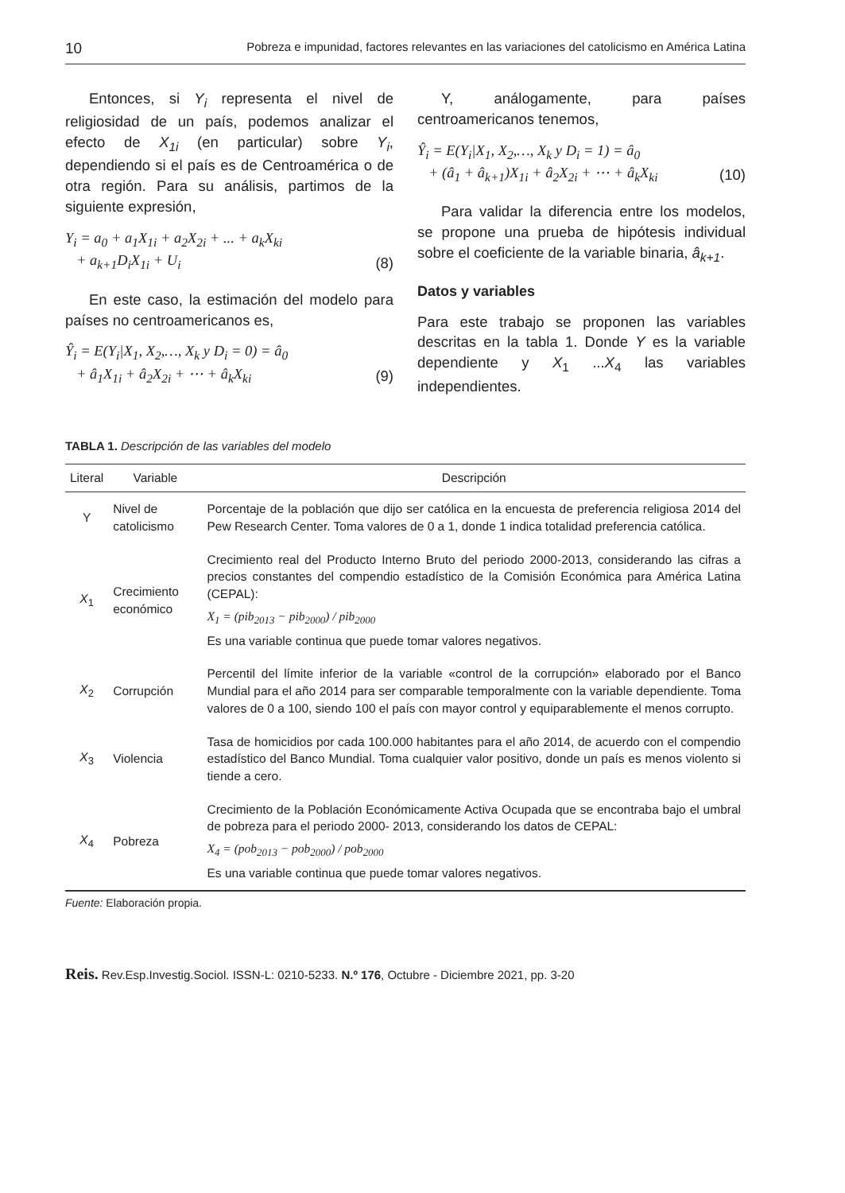10 Pobreza e impunidad, factores relevantes en las variaciones del catolicismo en América Latina
Entonces, si Y<sub>i</sub> representa el nivel de religiosidad de un país, podemos analizar el efecto de X<sub>1i</sub> (en particular) sobre Y<sub>i</sub>, dependiendo si el país es de Centroamérica o de otra región. Para su análisis, partimos de la siguiente expresión,
Y<sub>i</sub> = a<sub>0</sub> + a<sub>1</sub>X<sub>1i</sub> + a<sub>2</sub>X<sub>2i</sub> + ... + a<sub>k</sub>X<sub>ki</sub>
+ a<sub>k+1</sub>D<sub>i</sub>X<sub>1i</sub> + U<sub>i</sub>
(8)
En este caso, la estimación del modelo para países no centroamericanos es,
Ŷ<sub>i</sub> = E(Y<sub>i</sub>|X<sub>1</sub>, X<sub>2</sub>,…, X<sub>k</sub> y D<sub>i</sub> = 0) = â<sub>0</sub>
+ â<sub>1</sub>X<sub>1i</sub> + â<sub>2</sub>X<sub>2i</sub> + ⋯ + â<sub>k</sub>X<sub>ki</sub>
(9)
Y, análogamente, para países centroamericanos tenemos,
Ŷ<sub>i</sub> = E(Y<sub>i</sub>|X<sub>1</sub>, X<sub>2</sub>,…, X<sub>k</sub> y D<sub>i</sub> = 1) = â<sub>0</sub>
+ (â<sub>1</sub> + â<sub>k+1</sub>)X<sub>1i</sub> + â<sub>2</sub>X<sub>2i</sub> + ⋯ + â<sub>k</sub>X<sub>ki</sub>
(10)
Para validar la diferencia entre los modelos, se propone una prueba de hipótesis individual sobre el coeficiente de la variable binaria, â<sub>k+1</sub>.
Datos y variables
Para este trabajo se proponen las variables descritas en la tabla 1. Donde Y es la variable dependiente y X<sub>1</sub> ...X<sub>4</sub> las variables independientes.
TABLA 1. Descripción de las variables del modelo
| Literal | Variable | Descripción |
| --- | --- | --- |
| Y | Nivel de catolicismo | Porcentaje de la población que dijo ser católica en la encuesta de preferencia religiosa 2014 del Pew Research Center. Toma valores de 0 a 1, donde 1 indica totalidad preferencia católica. |
| X<sub>1</sub> | Crecimiento económico | Crecimiento real del Producto Interno Bruto del periodo 2000-2013, considerando las cifras a precios constantes del compendio estadístico de la Comisión Económica para América Latina (CEPAL): X<sub>1</sub> = (pib<sub>2013</sub> − pib<sub>2000</sub>) / pib<sub>2000</sub> Es una variable continua que puede tomar valores negativos. |
| X<sub>2</sub> | Corrupción | Percentil del límite inferior de la variable «control de la corrupción» elaborado por el Banco Mundial para el año 2014 para ser comparable temporalmente con la variable dependiente. Toma valores de 0 a 100, siendo 100 el país con mayor control y equiparablemente el menos corrupto. |
| X<sub>3</sub> | Violencia | Tasa de homicidios por cada 100.000 habitantes para el año 2014, de acuerdo con el compendio estadístico del Banco Mundial. Toma cualquier valor positivo, donde un país es menos violento si tiende a cero. |
| X<sub>4</sub> | Pobreza | Crecimiento de la Población Económicamente Activa Ocupada que se encontraba bajo el umbral de pobreza para el periodo 2000- 2013, considerando los datos de CEPAL: X<sub>4</sub> = (pob<sub>2013</sub> − pob<sub>2000</sub>) / pob<sub>2000</sub> Es una variable continua que puede tomar valores negativos. |
Fuente: Elaboración propia.
Reis. Rev.Esp.Investig.Sociol. ISSN-L: 0210-5233. N.º 176, Octubre - Diciembre 2021, pp. 3-20